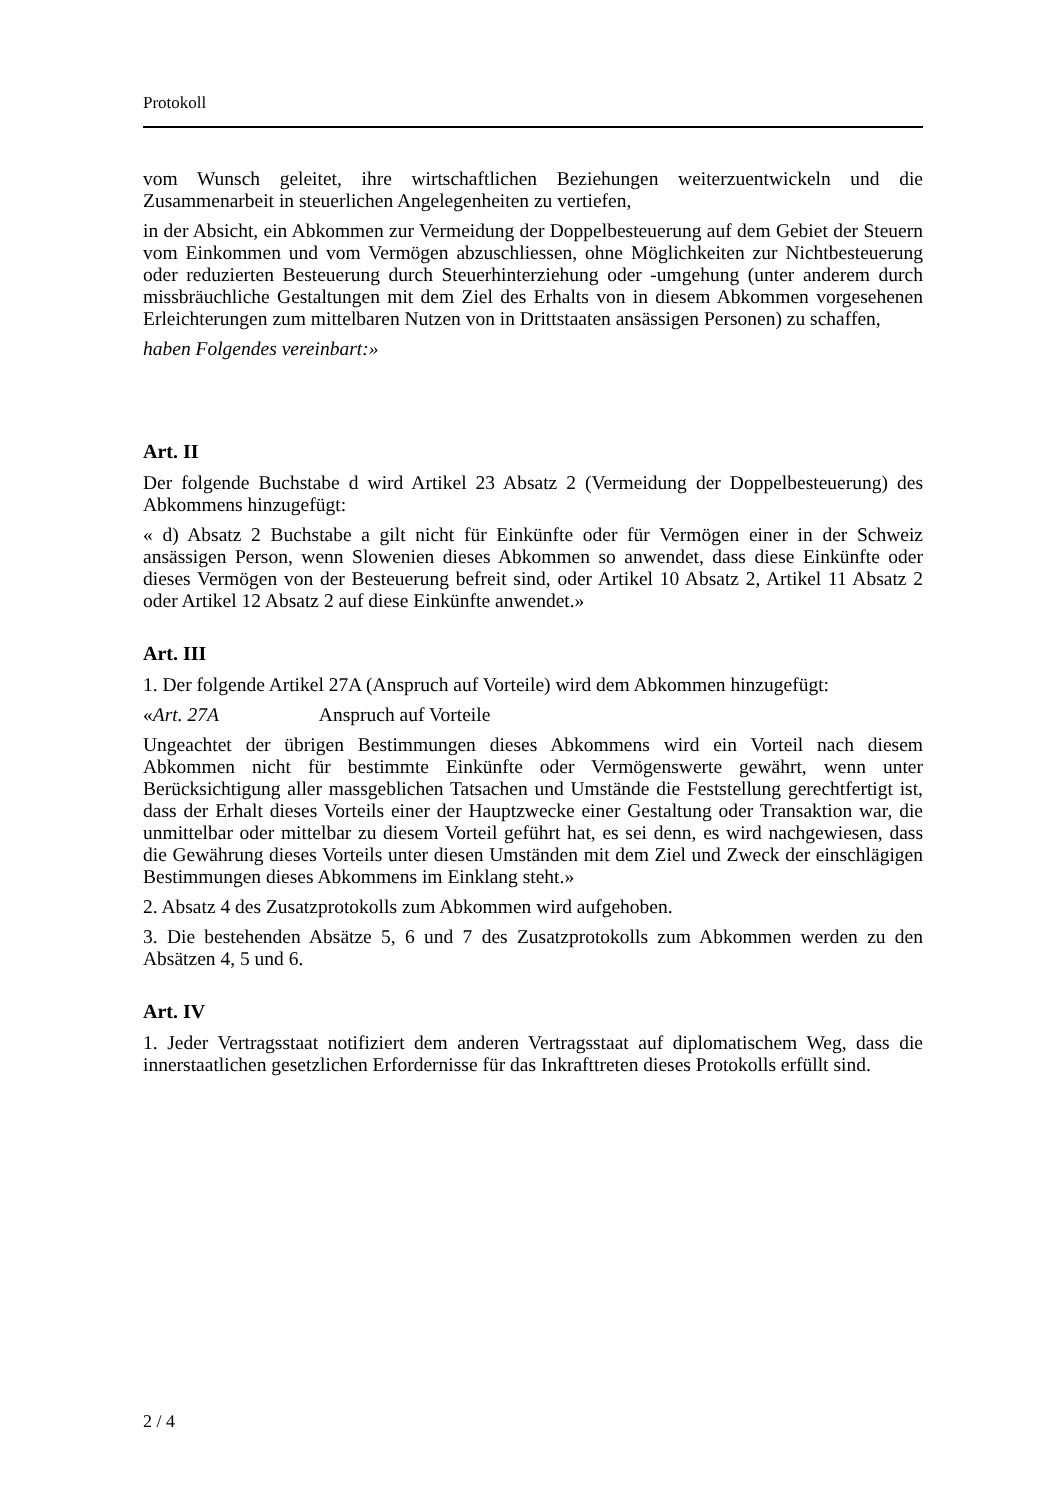Protokoll
vom Wunsch geleitet, ihre wirtschaftlichen Beziehungen weiterzuentwickeln und die Zusammenarbeit in steuerlichen Angelegenheiten zu vertiefen,
in der Absicht, ein Abkommen zur Vermeidung der Doppelbesteuerung auf dem Gebiet der Steuern vom Einkommen und vom Vermögen abzuschliessen, ohne Möglichkeiten zur Nichtbesteuerung oder reduzierten Besteuerung durch Steuerhinterziehung oder -umgehung (unter anderem durch missbräuchliche Gestaltungen mit dem Ziel des Erhalts von in diesem Abkommen vorgesehenen Erleichterungen zum mittelbaren Nutzen von in Drittstaaten ansässigen Personen) zu schaffen,
haben Folgendes vereinbart:»
Art. II
Der folgende Buchstabe d wird Artikel 23 Absatz 2 (Vermeidung der Doppelbesteuerung) des Abkommens hinzugefügt:
« d) Absatz 2 Buchstabe a gilt nicht für Einkünfte oder für Vermögen einer in der Schweiz ansässigen Person, wenn Slowenien dieses Abkommen so anwendet, dass diese Einkünfte oder dieses Vermögen von der Besteuerung befreit sind, oder Artikel 10 Absatz 2, Artikel 11 Absatz 2 oder Artikel 12 Absatz 2 auf diese Einkünfte anwendet.»
Art. III
1. Der folgende Artikel 27A (Anspruch auf Vorteile) wird dem Abkommen hinzugefügt:
«Art. 27A Anspruch auf Vorteile
Ungeachtet der übrigen Bestimmungen dieses Abkommens wird ein Vorteil nach diesem Abkommen nicht für bestimmte Einkünfte oder Vermögenswerte gewährt, wenn unter Berücksichtigung aller massgeblichen Tatsachen und Umstände die Feststellung gerechtfertigt ist, dass der Erhalt dieses Vorteils einer der Hauptzwecke einer Gestaltung oder Transaktion war, die unmittelbar oder mittelbar zu diesem Vorteil geführt hat, es sei denn, es wird nachgewiesen, dass die Gewährung dieses Vorteils unter diesen Umständen mit dem Ziel und Zweck der einschlägigen Bestimmungen dieses Abkommens im Einklang steht.»
2. Absatz 4 des Zusatzprotokolls zum Abkommen wird aufgehoben.
3. Die bestehenden Absätze 5, 6 und 7 des Zusatzprotokolls zum Abkommen werden zu den Absätzen 4, 5 und 6.
Art. IV
1. Jeder Vertragsstaat notifiziert dem anderen Vertragsstaat auf diplomatischem Weg, dass die innerstaatlichen gesetzlichen Erfordernisse für das Inkrafttreten dieses Protokolls erfüllt sind.
2 / 4